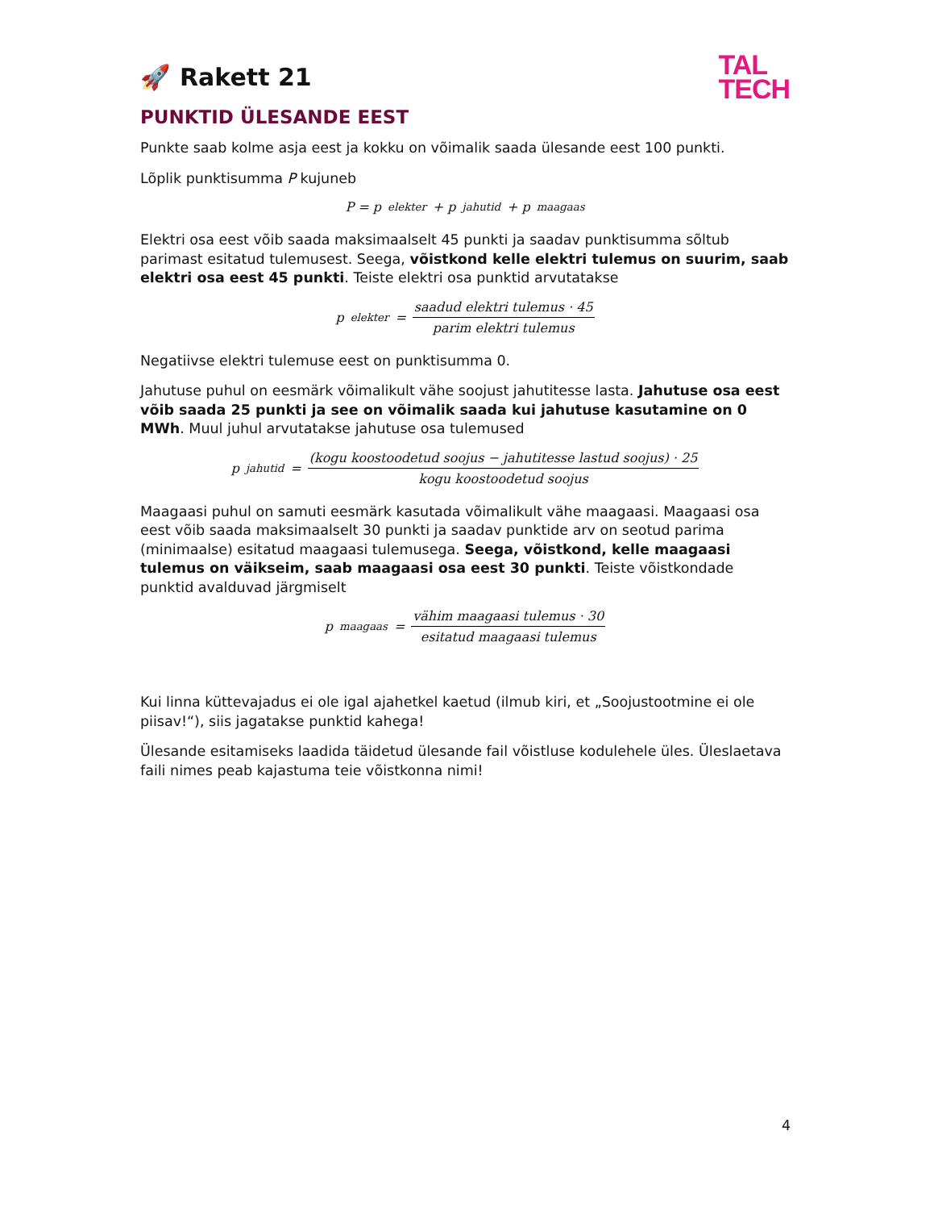🚀 Rakett 21
TAL
TECH
PUNKTID ÜLESANDE EEST
Punkte saab kolme asja eest ja kokku on võimalik saada ülesande eest 100 punkti.
Lõplik punktisumma P kujuneb
P = p<sub>elekter</sub> + p<sub>jahutid</sub> + p<sub>maagaas</sub>
Elektri osa eest võib saada maksimaalselt 45 punkti ja saadav punktisumma sõltub parimast esitatud tulemusest. Seega, võistkond kelle elektri tulemus on suurim, saab elektri osa eest 45 punkti. Teiste elektri osa punktid arvutatakse
p<sub>elekter</sub> = saadud elektri tulemus · 45 parim elektri tulemus
Negatiivse elektri tulemuse eest on punktisumma 0.
Jahutuse puhul on eesmärk võimalikult vähe soojust jahutitesse lasta. Jahutuse osa eest võib saada 25 punkti ja see on võimalik saada kui jahutuse kasutamine on 0 MWh. Muul juhul arvutatakse jahutuse osa tulemused
p<sub>jahutid</sub> = (kogu koostoodetud soojus − jahutitesse lastud soojus) · 25 kogu koostoodetud soojus
Maagaasi puhul on samuti eesmärk kasutada võimalikult vähe maagaasi. Maagaasi osa eest võib saada maksimaalselt 30 punkti ja saadav punktide arv on seotud parima (minimaalse) esitatud maagaasi tulemusega. Seega, võistkond, kelle maagaasi tulemus on väikseim, saab maagaasi osa eest 30 punkti. Teiste võistkondade punktid avalduvad järgmiselt
p<sub>maagaas</sub> = vähim maagaasi tulemus · 30 esitatud maagaasi tulemus
Kui linna küttevajadus ei ole igal ajahetkel kaetud (ilmub kiri, et „Soojustootmine ei ole piisav!“), siis jagatakse punktid kahega!
Ülesande esitamiseks laadida täidetud ülesande fail võistluse kodulehele üles. Üleslaetava faili nimes peab kajastuma teie võistkonna nimi!
4